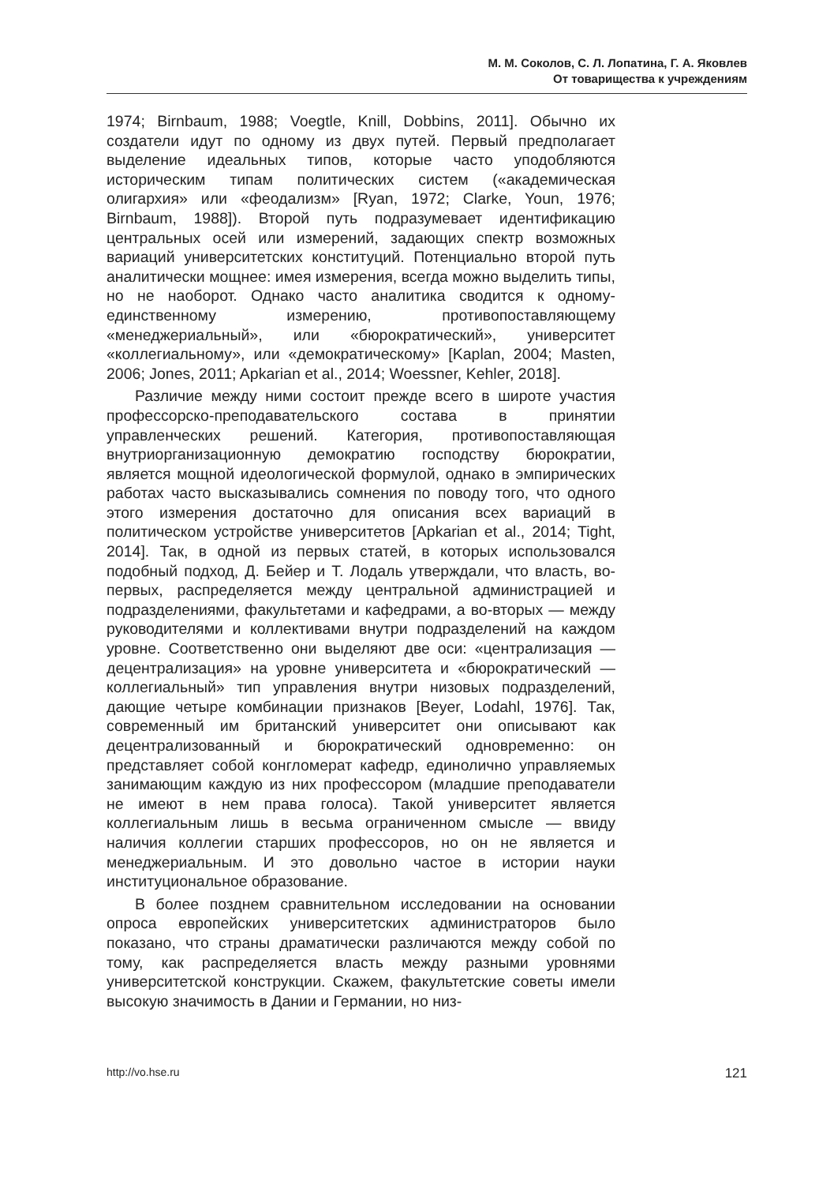М. М. Соколов, С. Л. Лопатина, Г. А. Яковлев
От товарищества к учреждениям
1974; Birnbaum, 1988; Voegtle, Knill, Dobbins, 2011]. Обычно их создатели идут по одному из двух путей. Первый предполагает выделение идеальных типов, которые часто уподобляются историческим типам политических систем («академическая олигархия» или «феодализм» [Ryan, 1972; Clarke, Youn, 1976; Birnbaum, 1988]). Второй путь подразумевает идентификацию центральных осей или измерений, задающих спектр возможных вариаций университетских конституций. Потенциально второй путь аналитически мощнее: имея измерения, всегда можно выделить типы, но не наоборот. Однако часто аналитика сводится к одному-единственному измерению, противопоставляющему «менеджериальный», или «бюрократический», университет «коллегиальному», или «демократическому» [Kaplan, 2004; Masten, 2006; Jones, 2011; Apkarian et al., 2014; Woessner, Kehler, 2018].
Различие между ними состоит прежде всего в широте участия профессорско-преподавательского состава в принятии управленческих решений. Категория, противопоставляющая внутриорганизационную демократию господству бюрократии, является мощной идеологической формулой, однако в эмпирических работах часто высказывались сомнения по поводу того, что одного этого измерения достаточно для описания всех вариаций в политическом устройстве университетов [Apkarian et al., 2014; Tight, 2014]. Так, в одной из первых статей, в которых использовался подобный подход, Д. Бейер и Т. Лодаль утверждали, что власть, во-первых, распределяется между центральной администрацией и подразделениями, факультетами и кафедрами, а во-вторых — между руководителями и коллективами внутри подразделений на каждом уровне. Соответственно они выделяют две оси: «централизация — децентрализация» на уровне университета и «бюрократический — коллегиальный» тип управления внутри низовых подразделений, дающие четыре комбинации признаков [Beyer, Lodahl, 1976]. Так, современный им британский университет они описывают как децентрализованный и бюрократический одновременно: он представляет собой конгломерат кафедр, единолично управляемых занимающим каждую из них профессором (младшие преподаватели не имеют в нем права голоса). Такой университет является коллегиальным лишь в весьма ограниченном смысле — ввиду наличия коллегии старших профессоров, но он не является и менеджериальным. И это довольно частое в истории науки институциональное образование.
В более позднем сравнительном исследовании на основании опроса европейских университетских администраторов было показано, что страны драматически различаются между собой по тому, как распределяется власть между разными уровнями университетской конструкции. Скажем, факультетские советы имели высокую значимость в Дании и Германии, но низ-
http://vo.hse.ru 121